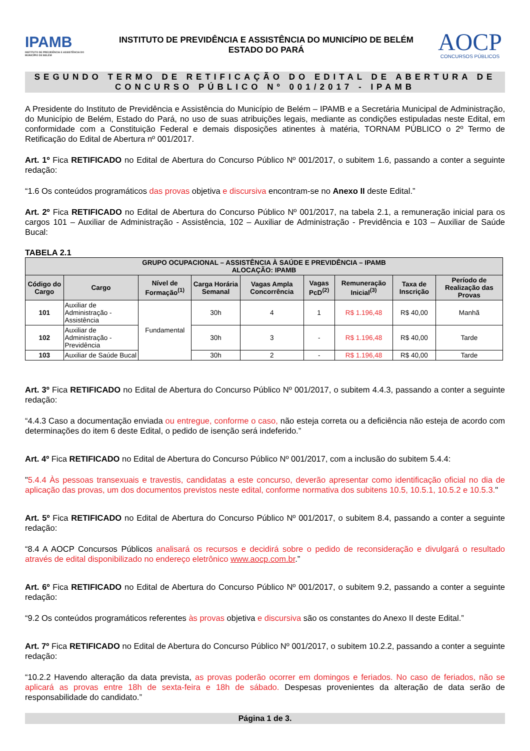IPAMB
INSTITUTO DE PREVIDÊNCIA E ASSISTÊNCIA DO MUNICÍPIO DE BELÉM
INSTITUTO DE PREVIDÊNCIA E ASSISTÊNCIA DO MUNICÍPIO DE BELÉM
ESTADO DO PARÁ
AOCP
CONCURSOS PÚBLICOS
SEGUNDO TERMO DE RETIFICAÇÃO DO EDITAL DE ABERTURA DE
CONCURSO PÚBLICO Nº 001/2017 - IPAMB
A Presidente do Instituto de Previdência e Assistência do Município de Belém – IPAMB e a Secretária Municipal de Administração, do Município de Belém, Estado do Pará, no uso de suas atribuições legais, mediante as condições estipuladas neste Edital, em conformidade com a Constituição Federal e demais disposições atinentes à matéria, TORNAM PÚBLICO o 2º Termo de Retificação do Edital de Abertura nº 001/2017.
Art. 1º Fica RETIFICADO no Edital de Abertura do Concurso Público Nº 001/2017, o subitem 1.6, passando a conter a seguinte redação:
“1.6 Os conteúdos programáticos das provas objetiva e discursiva encontram-se no Anexo II deste Edital.”
Art. 2º Fica RETIFICADO no Edital de Abertura do Concurso Público Nº 001/2017, na tabela 2.1, a remuneração inicial para os cargos 101 – Auxiliar de Administração - Assistência, 102 – Auxiliar de Administração - Previdência e 103 – Auxiliar de Saúde Bucal:
TABELA 2.1
| GRUPO OCUPACIONAL – ASSISTÊNCIA À SAÚDE E PREVIDÊNCIA – IPAMB ALOCAÇÃO: IPAMB | | | | | | | | |
| --- | --- | --- | --- | --- | --- | --- | --- | --- |
| Código do Cargo | Cargo | Nível de Formação<sup>(1)</sup> | Carga Horária Semanal | Vagas Ampla Concorrência | Vagas PcD<sup>(2)</sup> | Remuneração Inicial<sup>(3)</sup> | Taxa de Inscrição | Período de Realização das Provas |
| 101 | Auxiliar de Administração - Assistência | Fundamental | 30h | 4 | 1 | R$ 1.196,48 | R$ 40,00 | Manhã |
| 102 | Auxiliar de Administração - Previdência | | 30h | 3 | - | R$ 1.196,48 | R$ 40,00 | Tarde |
| 103 | Auxiliar de Saúde Bucal | | 30h | 2 | - | R$ 1.196,48 | R$ 40,00 | Tarde |
Art. 3º Fica RETIFICADO no Edital de Abertura do Concurso Público Nº 001/2017, o subitem 4.4.3, passando a conter a seguinte redação:
“4.4.3 Caso a documentação enviada ou entregue, conforme o caso, não esteja correta ou a deficiência não esteja de acordo com determinações do item 6 deste Edital, o pedido de isenção será indeferido.”
Art. 4º Fica RETIFICADO no Edital de Abertura do Concurso Público Nº 001/2017, com a inclusão do subitem 5.4.4:
"5.4.4 Às pessoas transexuais e travestis, candidatas a este concurso, deverão apresentar como identificação oficial no dia de aplicação das provas, um dos documentos previstos neste edital, conforme normativa dos subitens 10.5, 10.5.1, 10.5.2 e 10.5.3."
Art. 5º Fica RETIFICADO no Edital de Abertura do Concurso Público Nº 001/2017, o subitem 8.4, passando a conter a seguinte redação:
“8.4 A AOCP Concursos Públicos analisará os recursos e decidirá sobre o pedido de reconsideração e divulgará o resultado através de edital disponibilizado no endereço eletrônico www.aocp.com.br.”
Art. 6º Fica RETIFICADO no Edital de Abertura do Concurso Público Nº 001/2017, o subitem 9.2, passando a conter a seguinte redação:
“9.2 Os conteúdos programáticos referentes às provas objetiva e discursiva são os constantes do Anexo II deste Edital.”
Art. 7º Fica RETIFICADO no Edital de Abertura do Concurso Público Nº 001/2017, o subitem 10.2.2, passando a conter a seguinte redação:
“10.2.2 Havendo alteração da data prevista, as provas poderão ocorrer em domingos e feriados. No caso de feriados, não se aplicará as provas entre 18h de sexta-feira e 18h de sábado. Despesas provenientes da alteração de data serão de responsabilidade do candidato.”
Página 1 de 3.